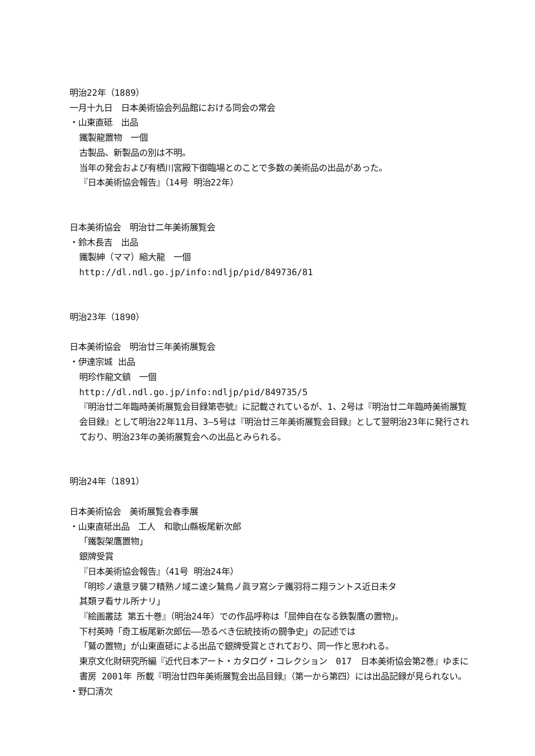明治22年（1889）
一月十九日　日本美術協会列品館における同会の常会
・山東直砥　出品
鐵製龍置物　一個
古製品、新製品の別は不明。
当年の発会および有栖川宮殿下御臨場とのことで多数の美術品の出品があった。
『日本美術協会報告』（14号 明治22年）
日本美術協会　明治廿二年美術展覧会
・鈴木長吉　出品
鐵製紳（ママ）縮大龍　一個
http://dl.ndl.go.jp/info:ndljp/pid/849736/81
明治23年（1890）
日本美術協会　明治廿三年美術展覧会
・伊達宗城 出品
明珍作龍文鎮　一個
http://dl.ndl.go.jp/info:ndljp/pid/849735/5
『明治廿二年臨時美術展覧会目録第壱號』に記載されているが、1、2号は『明治廿二年臨時美術展覧会目録』として明治22年11月、3–5号は『明治廿三年美術展覧会目録』として翌明治23年に発行されており、明治23年の美術展覧会への出品とみられる。
明治24年（1891）
日本美術協会　美術展覧会春季展
・山東直砥出品　工人　和歌山縣板尾新次郎
「鐵製架鷹置物」
銀牌受賞
『日本美術協会報告』（41号 明治24年）
「明珍ノ遺意ヲ襲フ精熟ノ域ニ達シ鷙鳥ノ眞ヲ寫シテ鐵羽将ニ翔ラントス近日未タ
其類ヲ看サル所ナリ」
『絵画叢誌 第五十巻』（明治24年）での作品呼称は「屈伸自在なる鉄製鷹の置物」。
下村英時「奇工板尾新次郎伝––恐るべき伝統技術の闘争史」の記述では
「鷲の置物」が山東直砥による出品で銀牌受賞とされており、同一作と思われる。
東京文化財研究所編『近代日本アート・カタログ・コレクション　017　日本美術協会第2巻』ゆまに書房 2001年 所載『明治廿四年美術展覧会出品目録』（第一から第四）には出品記録が見られない。
・野口清次